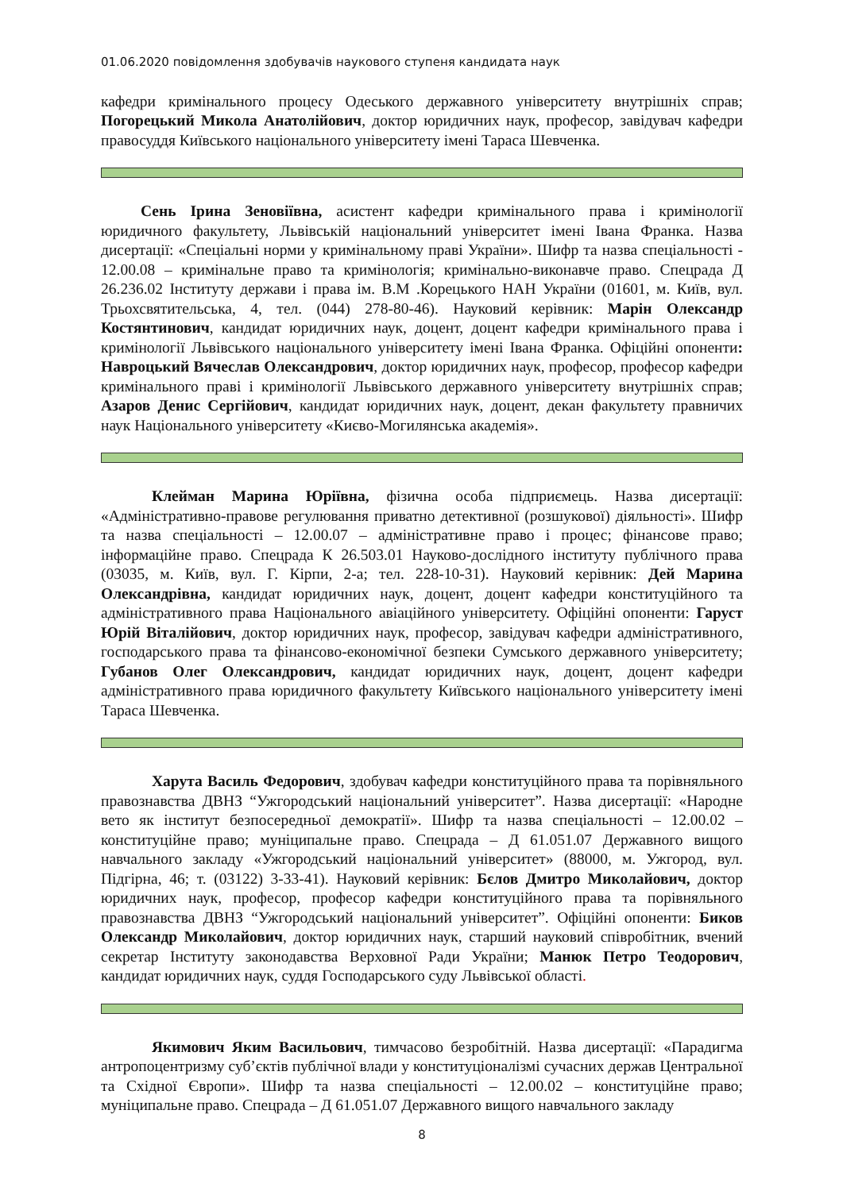01.06.2020 повідомлення здобувачів наукового ступеня кандидата наук
кафедри кримінального процесу Одеського державного університету внутрішніх справ; Погорецький Микола Анатолійович, доктор юридичних наук, професор, завідувач кафедри правосуддя Київського національного університету імені Тараса Шевченка.
Сень Ірина Зеновіївна, асистент кафедри кримінального права і кримінології юридичного факультету, Львівській національний університет імені Івана Франка. Назва дисертації: «Спеціальні норми у кримінальному праві України». Шифр та назва спеціальності - 12.00.08 – кримінальне право та кримінологія; кримінально-виконавче право. Спецрада Д 26.236.02 Інституту держави і права ім. В.М .Корецького НАН України (01601, м. Київ, вул. Трьохсвятительська, 4, тел. (044) 278-80-46). Науковий керівник: Марін Олександр Костянтинович, кандидат юридичних наук, доцент, доцент кафедри кримінального права і кримінології Львівського національного університету імені Івана Франка. Офіційні опоненти: Навроцький Вячеслав Олександрович, доктор юридичних наук, професор, професор кафедри кримінального праві і кримінології Львівського державного університету внутрішніх справ; Азаров Денис Сергійович, кандидат юридичних наук, доцент, декан факультету правничих наук Національного університету «Києво-Могилянська академія».
Клейман Марина Юріївна, фізична особа підприємець. Назва дисертації: «Адміністративно-правове регулювання приватно детективної (розшукової) діяльності». Шифр та назва спеціальності – 12.00.07 – адміністративне право і процес; фінансове право; інформаційне право. Спецрада К 26.503.01 Науково-дослідного інституту публічного права (03035, м. Київ, вул. Г. Кірпи, 2-а; тел. 228-10-31). Науковий керівник: Дей Марина Олександрівна, кандидат юридичних наук, доцент, доцент кафедри конституційного та адміністративного права Національного авіаційного університету. Офіційні опоненти: Гаруст Юрій Віталійович, доктор юридичних наук, професор, завідувач кафедри адміністративного, господарського права та фінансово-економічної безпеки Сумського державного університету; Губанов Олег Олександрович, кандидат юридичних наук, доцент, доцент кафедри адміністративного права юридичного факультету Київського національного університету імені Тараса Шевченка.
Харута Василь Федорович, здобувач кафедри конституційного права та порівняльного правознавства ДВНЗ “Ужгородський національний університет”. Назва дисертації: «Народне вето як інститут безпосередньої демократії». Шифр та назва спеціальності – 12.00.02 – конституційне право; муніципальне право. Спецрада – Д 61.051.07 Державного вищого навчального закладу «Ужгородський національний університет» (88000, м. Ужгород, вул. Підгірна, 46; т. (03122) 3-33-41). Науковий керівник: Бєлов Дмитро Миколайович, доктор юридичних наук, професор, професор кафедри конституційного права та порівняльного правознавства ДВНЗ “Ужгородський національний університет”. Офіційні опоненти: Биков Олександр Миколайович, доктор юридичних наук, старший науковий співробітник, вчений секретар Інституту законодавства Верховної Ради України; Манюк Петро Теодорович, кандидат юридичних наук, суддя Господарського суду Львівської області.
Якимович Яким Васильович, тимчасово безробітній. Назва дисертації: «Парадигма антропоцентризму суб’єктів публічної влади у конституціоналізмі сучасних держав Центральної та Східної Європи». Шифр та назва спеціальності – 12.00.02 – конституційне право; муніципальне право. Спецрада – Д 61.051.07 Державного вищого навчального закладу
8